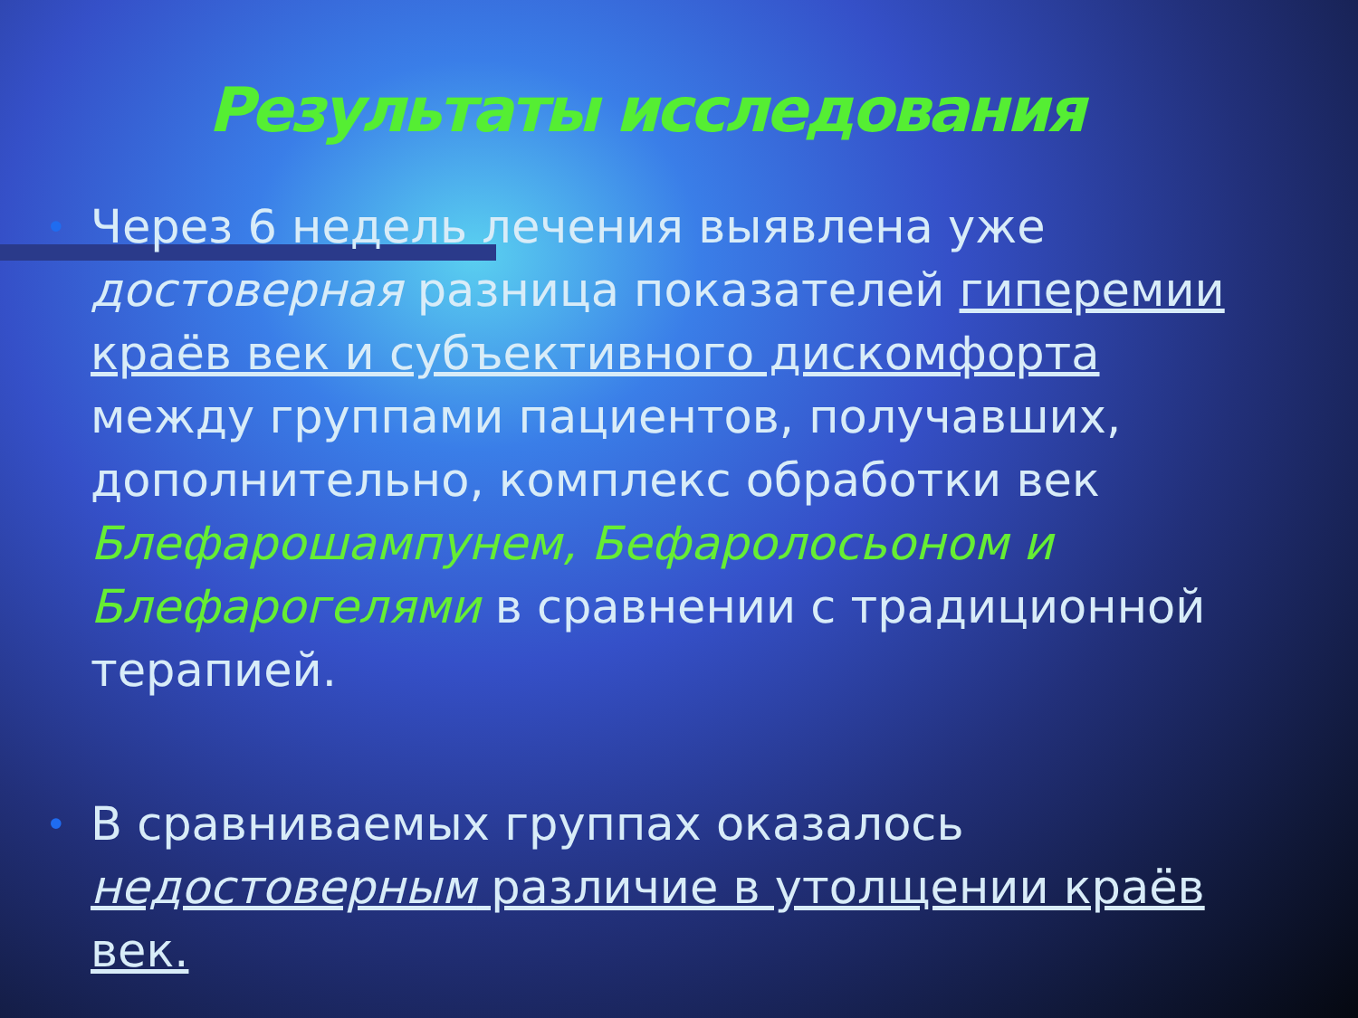Результаты исследования
• Через 6 недель лечения выявлена уже достоверная разница показателей гиперемии краёв век и субъективного дискомфорта между группами пациентов, получавших, дополнительно, комплекс обработки век Блефарошампунем, Бефаролосьоном и Блефарогелями в сравнении с традиционной терапией.
• В сравниваемых группах оказалось недостоверным различие в утолщении краёв век.